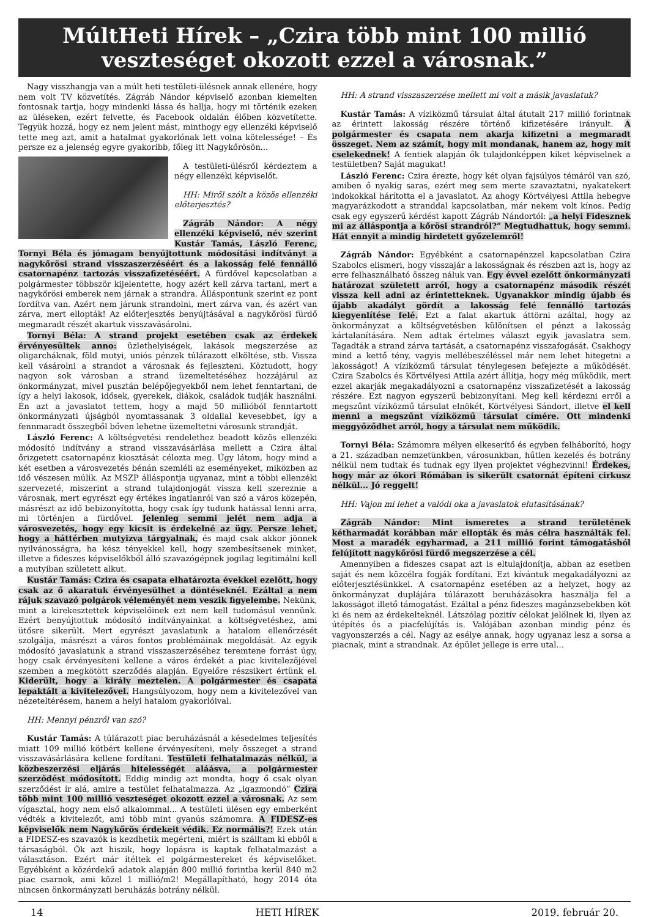MúltHeti Hírek – „Czira több mint 100 millió veszteséget okozott ezzel a városnak.”
Nagy visszhangja van a múlt heti testületi-ülésnek annak ellenére, hogy nem volt TV közvetítés. Zágráb Nándor képviselő azonban kiemelten fontosnak tartja, hogy mindenki lássa és hallja, hogy mi történik ezeken az üléseken, ezért felvette, és Facebook oldalán élőben közvetítette. Tegyük hozzá, hogy ez nem jelent mást, minthogy egy ellenzéki képviselő tette meg azt, amit a hatalmat gyakorlónak lett volna kötelessége! – És persze ez a jelenség egyre gyakoribb, főleg itt Nagykőrösön...
A testületi-ülésről kérdeztem a négy ellenzéki képviselőt.
HH: Miről szólt a közös ellenzéki előterjesztés?
Zágráb Nándor: A négy ellenzéki képviselő, név szerint Kustár Tamás, László Ferenc, Tornyi Béla és jómagam benyújtottunk módosítási indítványt a nagykőrösi strand visszaszerzéséért és a lakosság felé fennálló csatornapénz tartozás visszafizetéséért. A fürdővel kapcsolatban a polgármester többször kijelentette, hogy azért kell zárva tartani, mert a nagykőrösi emberek nem járnak a strandra. Álláspontunk szerint ez pont fordítva van. Azért nem járunk strandolni, mert zárva van, és azért van zárva, mert ellopták! Az előterjesztés benyújtásával a nagykőrösi fürdő megmaradt részét akartuk visszavásárolni.
Tornyi Béla: A strand projekt esetében csak az érdekek érvényesültek anno: üzlethelyiségek, lakások megszerzése az oligarcháknak, föld mutyi, uniós pénzek túlárazott elköltése, stb. Vissza kell vásárolni a strandot a városnak és fejleszteni. Köztudott, hogy nagyon sok városban a strand üzemeltetéséhez hozzájárul az önkormányzat, mivel pusztán belépőjegyekből nem lehet fenntartani, de így a helyi lakosok, idősek, gyerekek, diákok, családok tudják használni. Én azt a javaslatot tettem, hogy a majd 50 millióból fenntartott önkormányzati újságból nyomtassanak 3 oldallal kevesebbet, így a fennmaradt összegből bőven lehetne üzemeltetni városunk strandját.
László Ferenc: A költségvetési rendelethez beadott közös ellenzéki módosító indítvány a strand visszavásárlása mellett a Czira által őrizgetett csatornapénz kiosztását célozta meg. Úgy látom, hogy mind a két esetben a városvezetés bénán szemléli az eseményeket, miközben az idő vészesen múlik. Az MSZP álláspontja ugyanaz, mint a többi ellenzéki szervezeté, miszerint a strand tulajdonjogát vissza kell szereznie a városnak, mert egyrészt egy értékes ingatlanról van szó a város közepén, másrészt az idő bebizonyította, hogy csak így tudunk hatással lenni arra, mi történjen a fürdővel. Jelenleg semmi jelét nem adja a városvezetés, hogy egy kicsit is érdekelné az ügy. Persze lehet, hogy a háttérben mutyizva tárgyalnak, és majd csak akkor jönnek nyilvánosságra, ha kész tényekkel kell, hogy szembesítsenek minket, illetve a fideszes képviselőkből álló szavazógépnek jogilag legitimálni kell a mutyiban született alkut.
Kustár Tamás: Czira és csapata elhatározta évekkel ezelőtt, hogy csak az ő akaratuk érvényesülhet a döntéseknél. Ezáltal a nem rájuk szavazó polgárok véleményét nem veszik figyelembe. Nekünk, mint a kirekesztettek képviselőinek ezt nem kell tudomásul vennünk. Ezért benyújtottuk módosító indítványainkat a költségvetéshez, ami ütősre sikerült. Mert egyrészt javaslatunk a hatalom ellenőrzését szolgálja, másrészt a város fontos problémáinak megoldását. Az egyik módosító javaslatunk a strand visszaszerzéséhez teremtene forrást úgy, hogy csak érvényesíteni kellene a város érdekét a piac kivitelezőjével szemben a megkötött szerződés alapján. Egyelőre részsikert értünk el. Kiderült, hogy a király meztelen. A polgármester és csapata lepaktált a kivitelezővel. Hangsúlyozom, hogy nem a kivitelezővel van nézeteltérésem, hanem a helyi hatalom gyakorlóival.
HH: Mennyi pénzről van szó?
Kustár Tamás: A túlárazott piac beruházásnál a késedelmes teljesítés miatt 109 millió kötbért kellene érvényesíteni, mely összeget a strand visszavásárlására kellene fordítani. Testületi felhatalmazás nélkül, a közbeszerzési eljárás hitelességét aláásva, a polgármester szerződést módosított. Eddig mindig azt mondta, hogy ő csak olyan szerződést ír alá, amire a testület felhatalmazza. Az „igazmondó” Czira több mint 100 millió veszteséget okozott ezzel a városnak. Az sem vígasztal, hogy nem első alkalommal... A testületi ülésen egy emberként védték a kivitelezőt, ami több mint gyanús számomra. A FIDESZ-es képviselők nem Nagykőrös érdekeit védik. Ez normális?! Ezek után a FIDESZ-es szavazók is kezdhetik megérteni, miért is szálltam ki ebből a társaságból. Ők azt hiszik, hogy lopásra is kaptak felhatalmazást a választáson. Ezért már ítéltek el polgármestereket és képviselőket. Egyébként a közérdekű adatok alapján 800 millió forintba kerül 840 m2 piac csarnok, ami közel 1 millió/m2! Megállapítható, hogy 2014 óta nincsen önkormányzati beruházás botrány nélkül.
HH: A strand visszaszerzése mellett mi volt a másik javaslatuk?
Kustár Tamás: A víziközmű társulat által átutalt 217 millió forintnak az érintett lakosság részére történő kifizetésére irányult. A polgármester és csapata nem akarja kifizetni a megmaradt összeget. Nem az számít, hogy mit mondanak, hanem az, hogy mit cselekednek! A fentiek alapján ők tulajdonképpen kiket képviselnek a testületben? Saját magukat!
László Ferenc: Czira érezte, hogy két olyan fajsúlyos témáról van szó, amiben ő nyakig saras, ezért meg sem merte szavaztatni, nyakatekert indokokkal hárította el a javaslatot. Az ahogy Körtvélyesi Attila hebegve magyarázkodott a stranddal kapcsolatban, már nekem volt kínos. Pedig csak egy egyszerű kérdést kapott Zágráb Nándortól: „a helyi Fidesznek mi az álláspontja a kőrösi strandról?” Megtudhattuk, hogy semmi. Hát ennyit a mindig hirdetett győzelemről!
Zágráb Nándor: Egyébként a csatornapénzzel kapcsolatban Czira Szabolcs elismeri, hogy visszajár a lakosságnak és részben azt is, hogy az erre felhasználható összeg náluk van. Egy évvel ezelőtt önkormányzati határozat született arról, hogy a csatornapénz második részét vissza kell adni az érintetteknek. Ugyanakkor mindig újabb és újabb akadályt gördít a lakosság felé fennálló tartozás kiegyenlítése felé. Ezt a falat akartuk áttörni azáltal, hogy az önkormányzat a költségvetésben különítsen el pénzt a lakosság kártalanítására. Nem adtak értelmes választ egyik javaslatra sem. Tagadták a strand zárva tartását, a csatornapénz visszafogását. Csakhogy mind a kettő tény, vagyis mellébeszéléssel már nem lehet hitegetni a lakosságot! A víziközmű társulat ténylegesen befejezte a működését. Czira Szabolcs és Körtvélyesi Attila azért állítja, hogy még működik, mert ezzel akarják megakadályozni a csatornapénz visszafizetését a lakosság részére. Ezt nagyon egyszerű bebizonyítani. Meg kell kérdezni erről a megszűnt víziközmű társulat elnökét, Körtvélyesi Sándort, illetve el kell menni a megszűnt víziközmű társulat címére. Ott mindenki meggyőződhet arról, hogy a társulat nem működik.
Tornyi Béla: Számomra mélyen elkeserítő és egyben felháborító, hogy a 21. században nemzetünkben, városunkban, hűtlen kezelés és botrány nélkül nem tudtak és tudnak egy ilyen projektet véghezvinni! Érdekes, hogy már az ókori Rómában is sikerült csatornát építeni cirkusz nélkül... Jó reggelt!
HH: Vajon mi lehet a valódi oka a javaslatok elutasításának?
Zágráb Nándor: Mint ismeretes a strand területének kétharmadát korábban már ellopták és más célra használták fel. Most a maradék egyharmad, a 211 millió forint támogatásból felújított nagykőrösi fürdő megszerzése a cél.
Amennyiben a fideszes csapat azt is eltulajdonítja, abban az esetben saját és nem közcélra fogják fordítani. Ezt kívántuk megakadályozni az előterjesztésünkkel. A csatornapénz esetében az a helyzet, hogy az önkormányzat duplájára túlárazott beruházásokra használja fel a lakosságot illető támogatást. Ezáltal a pénz fideszes magánzsebekben köt ki és nem az érdekelteknél. Látszólag pozitív célokat jelölnek ki, ilyen az útépítés és a piacfelújítás is. Valójában azonban mindig pénz és vagyonszerzés a cél. Nagy az esélye annak, hogy ugyanaz lesz a sorsa a piacnak, mint a strandnak. Az épület jellege is erre utal...
14 HETI HÍREK 2019. február 20.